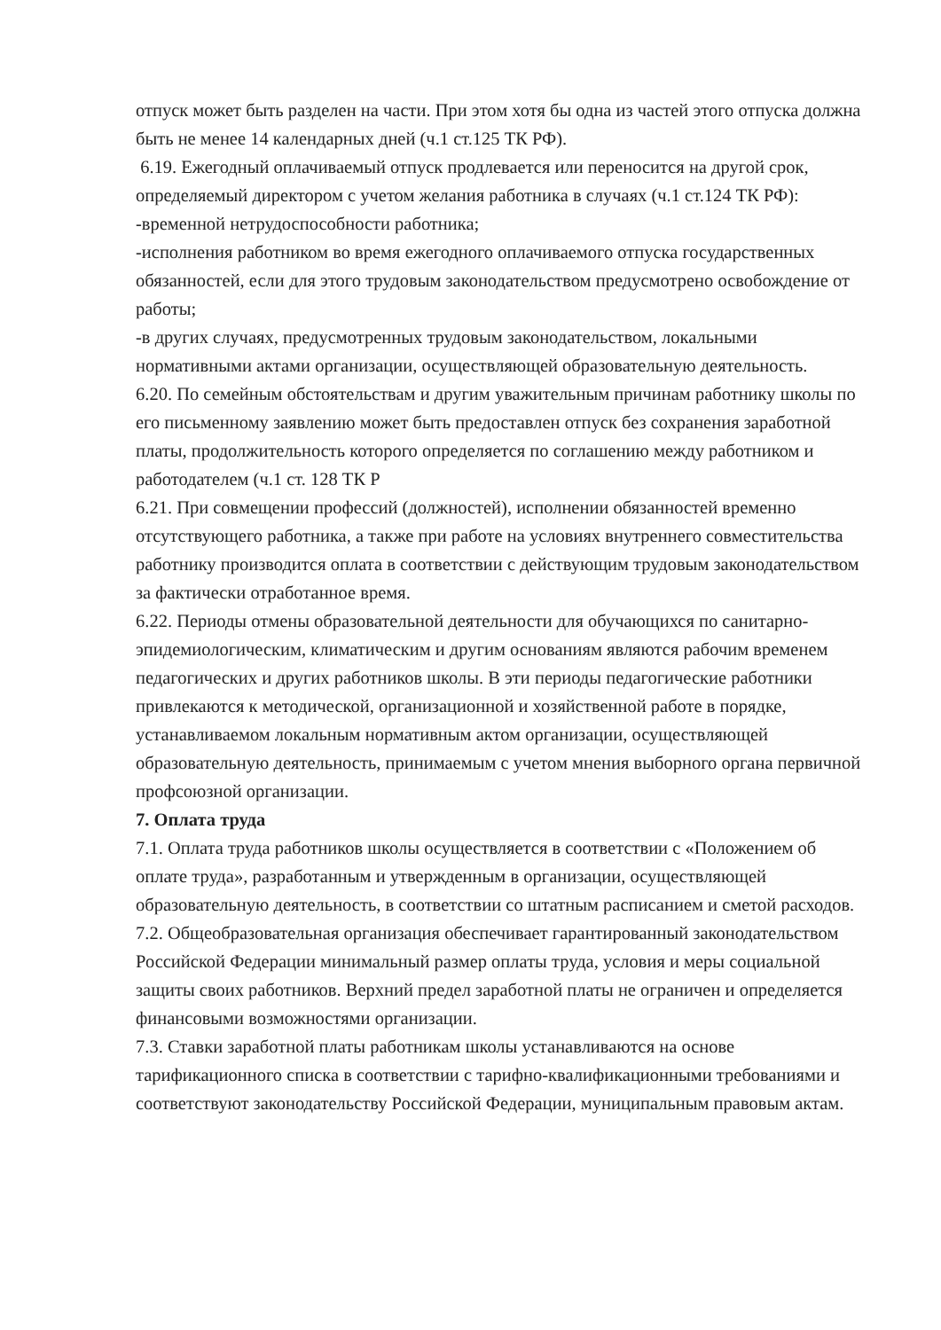отпуск может быть разделен на части. При этом хотя бы одна из частей этого отпуска должна быть не менее 14 календарных дней (ч.1 ст.125 ТК РФ).
6.19. Ежегодный оплачиваемый отпуск продлевается или переносится на другой срок, определяемый директором с учетом желания работника в случаях (ч.1 ст.124 ТК РФ):
-временной нетрудоспособности работника;
-исполнения работником во время ежегодного оплачиваемого отпуска государственных обязанностей, если для этого трудовым законодательством предусмотрено освобождение от работы;
-в других случаях, предусмотренных трудовым законодательством, локальными нормативными актами организации, осуществляющей образовательную деятельность.
6.20. По семейным обстоятельствам и другим уважительным причинам работнику школы по его письменному заявлению может быть предоставлен отпуск без сохранения заработной платы, продолжительность которого определяется по соглашению между работником и работодателем (ч.1 ст. 128 ТК Р
6.21. При совмещении профессий (должностей), исполнении обязанностей временно отсутствующего работника, а также при работе на условиях внутреннего совместительства работнику производится оплата в соответствии с действующим трудовым законодательством за фактически отработанное время.
6.22. Периоды отмены образовательной деятельности для обучающихся по санитарно-эпидемиологическим, климатическим и другим основаниям являются рабочим временем педагогических и других работников школы. В эти периоды педагогические работники привлекаются к методической, организационной и хозяйственной работе в порядке, устанавливаемом локальным нормативным актом организации, осуществляющей образовательную деятельность, принимаемым с учетом мнения выборного органа первичной профсоюзной организации.
7. Оплата труда
7.1. Оплата труда работников школы осуществляется в соответствии с «Положением об оплате труда», разработанным и утвержденным в организации, осуществляющей образовательную деятельность, в соответствии со штатным расписанием и сметой расходов.
7.2. Общеобразовательная организация обеспечивает гарантированный законодательством Российской Федерации минимальный размер оплаты труда, условия и меры социальной защиты своих работников. Верхний предел заработной платы не ограничен и определяется финансовыми возможностями организации.
7.3. Ставки заработной платы работникам школы устанавливаются на основе тарификационного списка в соответствии с тарифно-квалификационными требованиями и соответствуют законодательству Российской Федерации, муниципальным правовым актам.